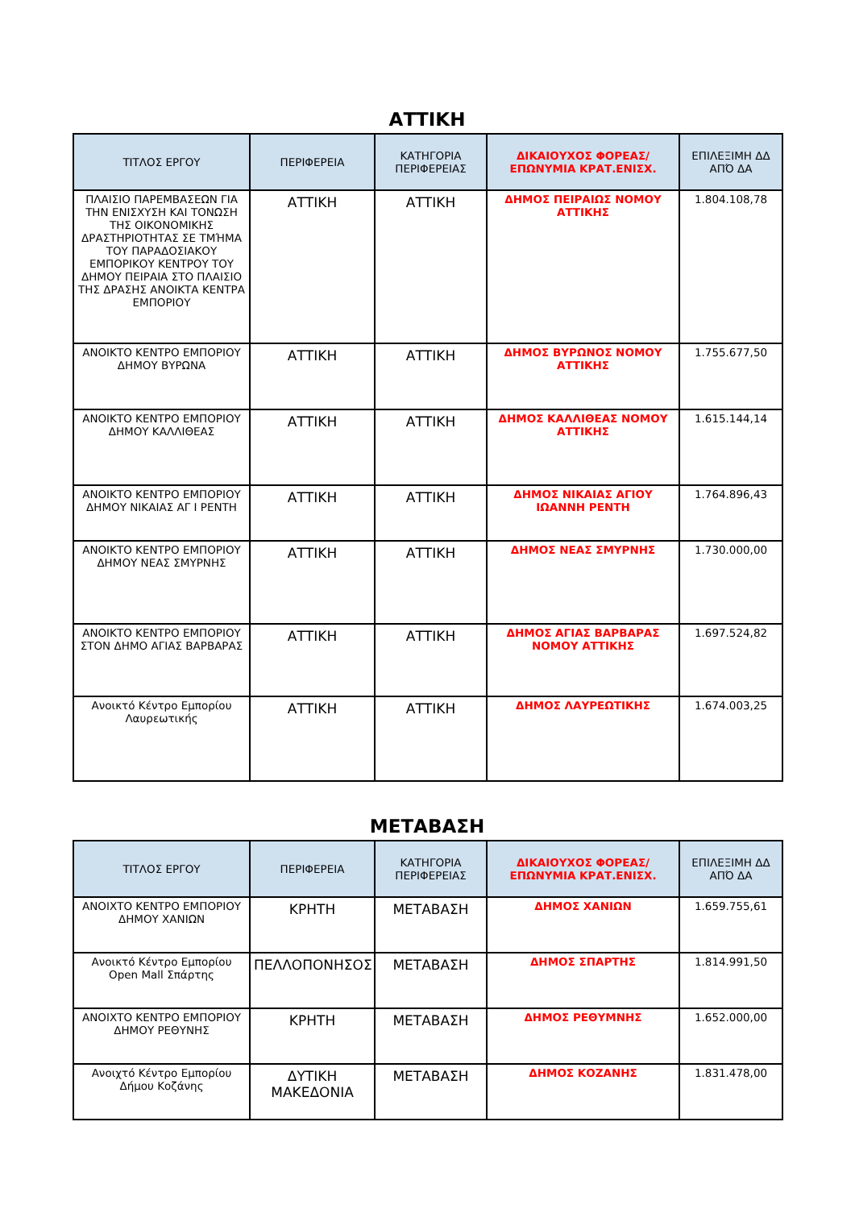ΑΤΤΙΚΗ
| ΤΙΤΛΟΣ ΕΡΓΟΥ | ΠΕΡΙΦΕΡΕΙΑ | ΚΑΤΗΓΟΡΙΑ ΠΕΡΙΦΕΡΕΙΑΣ | ΔΙΚΑΙΟΥΧΟΣ ΦΟΡΕΑΣ/ ΕΠΩΝΥΜΙΑ ΚΡΑΤ.ΕΝΙΣΧ. | ΕΠΙΛΕΞΙΜΗ ΔΔ ΑΠΌ ΔΑ |
| --- | --- | --- | --- | --- |
| ΠΛΑΙΣΙΟ ΠΑΡΕΜΒΑΣΕΩΝ ΓΙΑ ΤΗΝ ΕΝΙΣΧΥΣΗ ΚΑΙ ΤΟΝΩΣΗ ΤΗΣ ΟΙΚΟΝΟΜΙΚΗΣ ΔΡΑΣΤΗΡΙΟΤΗΤΑΣ ΣΕ ΤΜΉΜΑ ΤΟΥ ΠΑΡΑΔΟΣΙΑΚΟΥ ΕΜΠΟΡΙΚΟΥ ΚΕΝΤΡΟΥ ΤΟΥ ΔΗΜΟΥ ΠΕΙΡΑΙΑ ΣΤΟ ΠΛΑΙΣΙΟ ΤΗΣ ΔΡΑΣΗΣ ΑΝΟΙΚΤΑ ΚΕΝΤΡΑ ΕΜΠΟΡΙΟΥ | ΑΤΤΙΚΗ | ΑΤΤΙΚΗ | ΔΗΜΟΣ ΠΕΙΡΑΙΩΣ ΝΟΜΟΥ ΑΤΤΙΚΗΣ | 1.804.108,78 |
| ΑΝΟΙΚΤΟ ΚΕΝΤΡΟ ΕΜΠΟΡΙΟΥ ΔΗΜΟΥ ΒΥΡΩΝΑ | ΑΤΤΙΚΗ | ΑΤΤΙΚΗ | ΔΗΜΟΣ ΒΥΡΩΝΟΣ ΝΟΜΟΥ ΑΤΤΙΚΗΣ | 1.755.677,50 |
| ΑΝΟΙΚΤΟ ΚΕΝΤΡΟ ΕΜΠΟΡΙΟΥ ΔΗΜΟΥ ΚΑΛΛΙΘΕΑΣ | ΑΤΤΙΚΗ | ΑΤΤΙΚΗ | ΔΗΜΟΣ ΚΑΛΛΙΘΕΑΣ ΝΟΜΟΥ ΑΤΤΙΚΗΣ | 1.615.144,14 |
| ΑΝΟΙΚΤΟ ΚΕΝΤΡΟ ΕΜΠΟΡΙΟΥ ΔΗΜΟΥ ΝΙΚΑΙΑΣ ΑΓ Ι ΡΕΝΤΗ | ΑΤΤΙΚΗ | ΑΤΤΙΚΗ | ΔΗΜΟΣ ΝΙΚΑΙΑΣ ΑΓΙΟΥ ΙΩΑΝΝΗ ΡΕΝΤΗ | 1.764.896,43 |
| ΑΝΟΙΚΤΟ ΚΕΝΤΡΟ ΕΜΠΟΡΙΟΥ ΔΗΜΟΥ ΝΕΑΣ ΣΜΥΡΝΗΣ | ΑΤΤΙΚΗ | ΑΤΤΙΚΗ | ΔΗΜΟΣ ΝΕΑΣ ΣΜΥΡΝΗΣ | 1.730.000,00 |
| ΑΝΟΙΚΤΟ ΚΕΝΤΡΟ ΕΜΠΟΡΙΟΥ ΣΤΟΝ ΔΗΜΟ ΑΓΙΑΣ ΒΑΡΒΑΡΑΣ | ΑΤΤΙΚΗ | ΑΤΤΙΚΗ | ΔΗΜΟΣ ΑΓΙΑΣ ΒΑΡΒΑΡΑΣ ΝΟΜΟΥ ΑΤΤΙΚΗΣ | 1.697.524,82 |
| Ανοικτό Κέντρο Εμπορίου Λαυρεωτικής | ΑΤΤΙΚΗ | ΑΤΤΙΚΗ | ΔΗΜΟΣ ΛΑΥΡΕΩΤΙΚΗΣ | 1.674.003,25 |
ΜΕΤΑΒΑΣΗ
| ΤΙΤΛΟΣ ΕΡΓΟΥ | ΠΕΡΙΦΕΡΕΙΑ | ΚΑΤΗΓΟΡΙΑ ΠΕΡΙΦΕΡΕΙΑΣ | ΔΙΚΑΙΟΥΧΟΣ ΦΟΡΕΑΣ/ ΕΠΩΝΥΜΙΑ ΚΡΑΤ.ΕΝΙΣΧ. | ΕΠΙΛΕΞΙΜΗ ΔΔ ΑΠΌ ΔΑ |
| --- | --- | --- | --- | --- |
| ΑΝΟΙΧΤΟ ΚΕΝΤΡΟ ΕΜΠΟΡΙΟΥ ΔΗΜΟΥ ΧΑΝΙΩΝ | ΚΡΗΤΗ | ΜΕΤΑΒΑΣΗ | ΔΗΜΟΣ ΧΑΝΙΩΝ | 1.659.755,61 |
| Ανοικτό Κέντρο Εμπορίου Open Mall Σπάρτης | ΠΕΛΛΟΠΟΝΗΣΟΣ | ΜΕΤΑΒΑΣΗ | ΔΗΜΟΣ ΣΠΑΡΤΗΣ | 1.814.991,50 |
| ΑΝΟΙΧΤΟ ΚΕΝΤΡΟ ΕΜΠΟΡΙΟΥ ΔΗΜΟΥ ΡΕΘΥΝΗΣ | ΚΡΗΤΗ | ΜΕΤΑΒΑΣΗ | ΔΗΜΟΣ ΡΕΘΥΜΝΗΣ | 1.652.000,00 |
| Ανοιχτό Κέντρο Εμπορίου Δήμου Κοζάνης | ΔΥΤΙΚΗ ΜΑΚΕΔΟΝΙΑ | ΜΕΤΑΒΑΣΗ | ΔΗΜΟΣ ΚΟΖΑΝΗΣ | 1.831.478,00 |